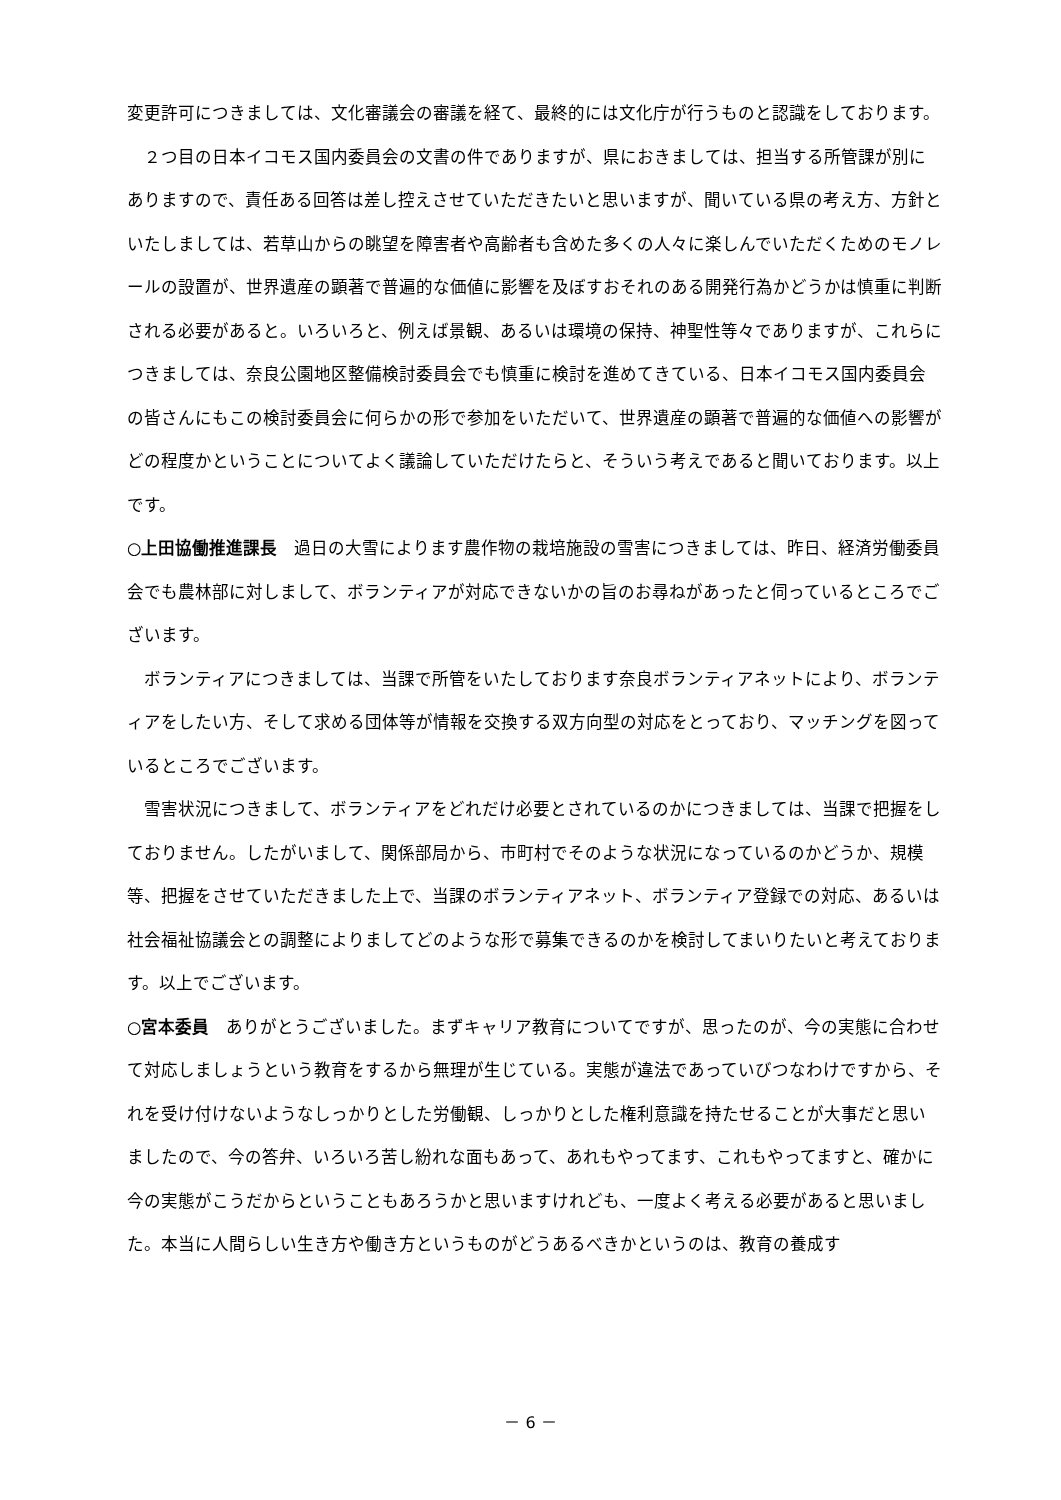変更許可につきましては、文化審議会の審議を経て、最終的には文化庁が行うものと認識をしております。
　２つ目の日本イコモス国内委員会の文書の件でありますが、県におきましては、担当する所管課が別にありますので、責任ある回答は差し控えさせていただきたいと思いますが、聞いている県の考え方、方針といたしましては、若草山からの眺望を障害者や高齢者も含めた多くの人々に楽しんでいただくためのモノレールの設置が、世界遺産の顕著で普遍的な価値に影響を及ぼすおそれのある開発行為かどうかは慎重に判断される必要があると。いろいろと、例えば景観、あるいは環境の保持、神聖性等々でありますが、これらにつきましては、奈良公園地区整備検討委員会でも慎重に検討を進めてきている、日本イコモス国内委員会の皆さんにもこの検討委員会に何らかの形で参加をいただいて、世界遺産の顕著で普遍的な価値への影響がどの程度かということについてよく議論していただけたらと、そういう考えであると聞いております。以上です。
○上田協働推進課長　過日の大雪によります農作物の栽培施設の雪害につきましては、昨日、経済労働委員会でも農林部に対しまして、ボランティアが対応できないかの旨のお尋ねがあったと伺っているところでございます。
　ボランティアにつきましては、当課で所管をいたしております奈良ボランティアネットにより、ボランティアをしたい方、そして求める団体等が情報を交換する双方向型の対応をとっており、マッチングを図っているところでございます。
　雪害状況につきまして、ボランティアをどれだけ必要とされているのかにつきましては、当課で把握をしておりません。したがいまして、関係部局から、市町村でそのような状況になっているのかどうか、規模等、把握をさせていただきました上で、当課のボランティアネット、ボランティア登録での対応、あるいは社会福祉協議会との調整によりましてどのような形で募集できるのかを検討してまいりたいと考えております。以上でございます。
○宮本委員　ありがとうございました。まずキャリア教育についてですが、思ったのが、今の実態に合わせて対応しましょうという教育をするから無理が生じている。実態が違法であっていびつなわけですから、それを受け付けないようなしっかりとした労働観、しっかりとした権利意識を持たせることが大事だと思いましたので、今の答弁、いろいろ苦し紛れな面もあって、あれもやってます、これもやってますと、確かに今の実態がこうだからということもあろうかと思いますけれども、一度よく考える必要があると思いました。本当に人間らしい生き方や働き方というものがどうあるべきかというのは、教育の養成す
－ 6 －